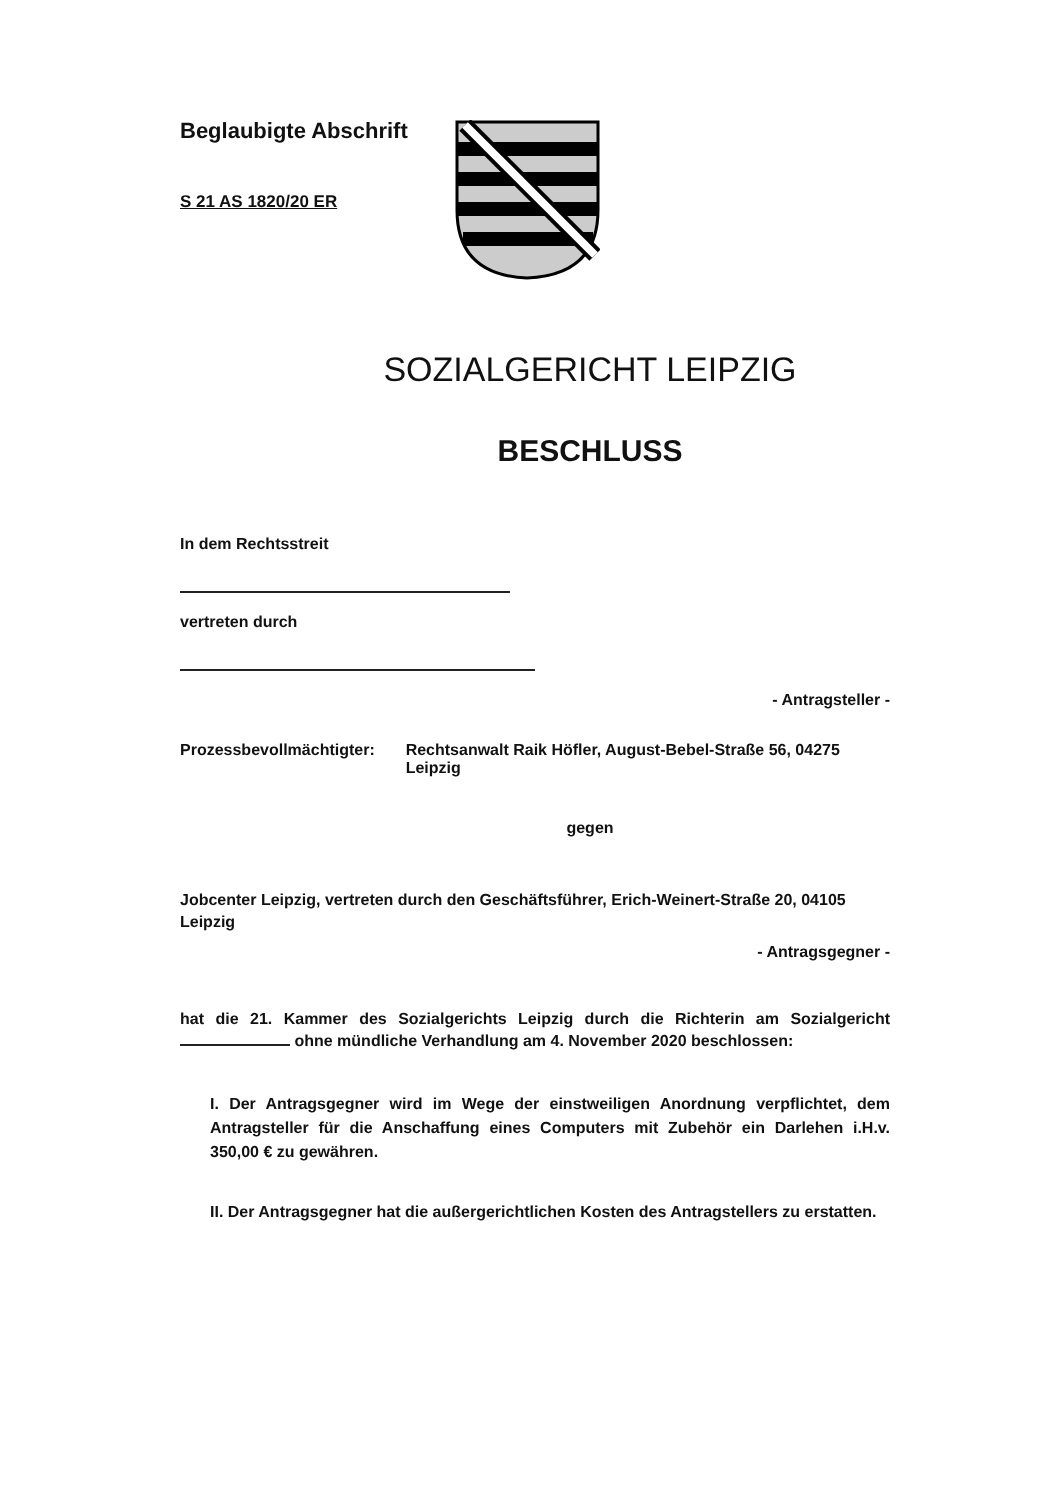Beglaubigte Abschrift
S 21 AS 1820/20 ER
SOZIALGERICHT LEIPZIG
BESCHLUSS
In dem Rechtsstreit
vertreten durch
- Antragsteller -
Prozessbevollmächtigter:
Rechtsanwalt Raik Höfler, August-Bebel-Straße 56, 04275 Leipzig
gegen
Jobcenter Leipzig, vertreten durch den Geschäftsführer, Erich-Weinert-Straße 20, 04105 Leipzig
- Antragsgegner -
hat die 21. Kammer des Sozialgerichts Leipzig durch die Richterin am Sozialgericht ohne mündliche Verhandlung am 4. November 2020 beschlossen:
I. Der Antragsgegner wird im Wege der einstweiligen Anordnung verpflichtet, dem Antragsteller für die Anschaffung eines Computers mit Zubehör ein Darlehen i.H.v. 350,00 € zu gewähren.
II. Der Antragsgegner hat die außergerichtlichen Kosten des Antragstellers zu erstatten.